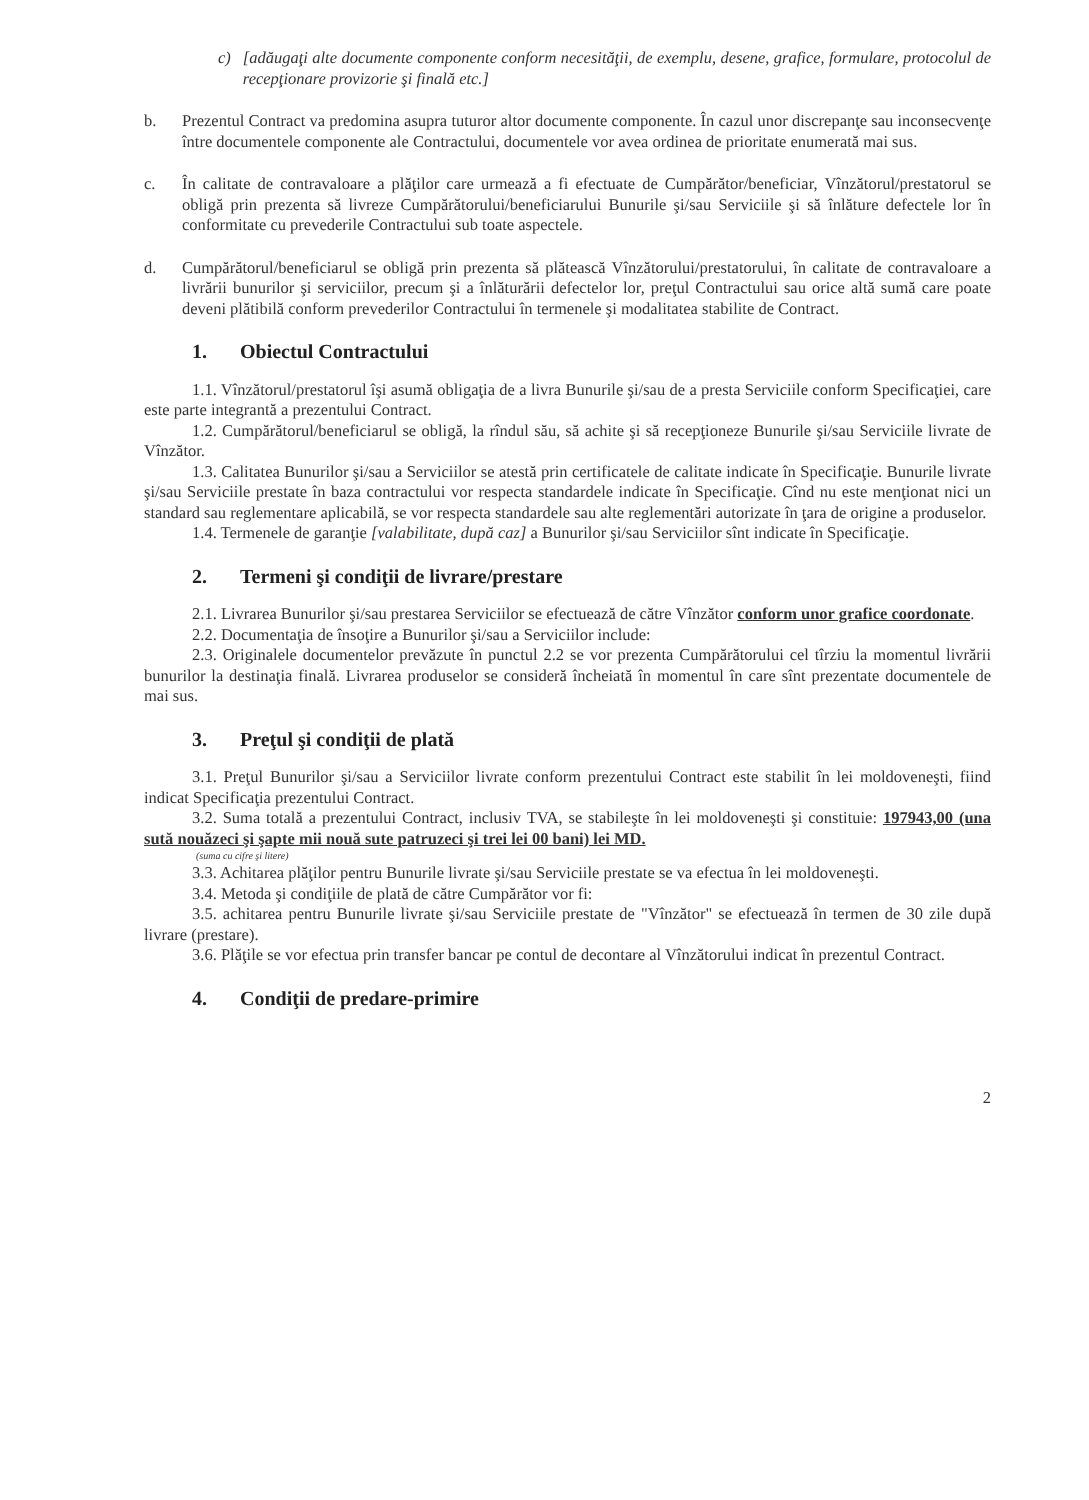c) [adăugaţi alte documente componente conform necesităţii, de exemplu, desene, grafice, formulare, protocolul de recepţionare provizorie şi finală etc.]
b. Prezentul Contract va predomina asupra tuturor altor documente componente. În cazul unor discrepanţe sau inconsecvenţe între documentele componente ale Contractului, documentele vor avea ordinea de prioritate enumerată mai sus.
c. În calitate de contravaloare a plăţilor care urmează a fi efectuate de Cumpărător/beneficiar, Vînzătorul/prestatorul se obligă prin prezenta să livreze Cumpărătorului/beneficiarului Bunurile şi/sau Serviciile şi să înlăture defectele lor în conformitate cu prevederile Contractului sub toate aspectele.
d. Cumpărătorul/beneficiarul se obligă prin prezenta să plătească Vînzătorului/prestatorului, în calitate de contravaloare a livrării bunurilor şi serviciilor, precum şi a înlăturării defectelor lor, preţul Contractului sau orice altă sumă care poate deveni plătibilă conform prevederilor Contractului în termenele şi modalitatea stabilite de Contract.
1. Obiectul Contractului
1.1. Vînzătorul/prestatorul îşi asumă obligaţia de a livra Bunurile şi/sau de a presta Serviciile conform Specificaţiei, care este parte integrantă a prezentului Contract.
1.2. Cumpărătorul/beneficiarul se obligă, la rîndul său, să achite şi să recepţioneze Bunurile şi/sau Serviciile livrate de Vînzător.
1.3. Calitatea Bunurilor şi/sau a Serviciilor se atestă prin certificatele de calitate indicate în Specificaţie. Bunurile livrate şi/sau Serviciile prestate în baza contractului vor respecta standardele indicate în Specificaţie. Cînd nu este menţionat nici un standard sau reglementare aplicabilă, se vor respecta standardele sau alte reglementări autorizate în ţara de origine a produselor.
1.4. Termenele de garanţie [valabilitate, după caz] a Bunurilor şi/sau Serviciilor sînt indicate în Specificaţie.
2. Termeni şi condiţii de livrare/prestare
2.1. Livrarea Bunurilor şi/sau prestarea Serviciilor se efectuează de către Vînzător conform unor grafice coordonate.
2.2. Documentaţia de însoţire a Bunurilor şi/sau a Serviciilor include:
2.3. Originalele documentelor prevăzute în punctul 2.2 se vor prezenta Cumpărătorului cel tîrziu la momentul livrării bunurilor la destinaţia finală. Livrarea produselor se consideră încheiată în momentul în care sînt prezentate documentele de mai sus.
3. Preţul şi condiţii de plată
3.1. Preţul Bunurilor şi/sau a Serviciilor livrate conform prezentului Contract este stabilit în lei moldoveneşti, fiind indicat Specificaţia prezentului Contract.
3.2. Suma totală a prezentului Contract, inclusiv TVA, se stabileşte în lei moldoveneşti şi constituie: 197943,00 (una sută nouăzeci şi şapte mii nouă sute patruzeci şi trei lei 00 bani) lei MD.
(suma cu cifre şi litere)
3.3. Achitarea plăţilor pentru Bunurile livrate şi/sau Serviciile prestate se va efectua în lei moldoveneşti.
3.4. Metoda şi condiţiile de plată de către Cumpărător vor fi:
3.5. achitarea pentru Bunurile livrate şi/sau Serviciile prestate de "Vînzător" se efectuează în termen de 30 zile după livrare (prestare).
3.6. Plăţile se vor efectua prin transfer bancar pe contul de decontare al Vînzătorului indicat în prezentul Contract.
4. Condiţii de predare-primire
2